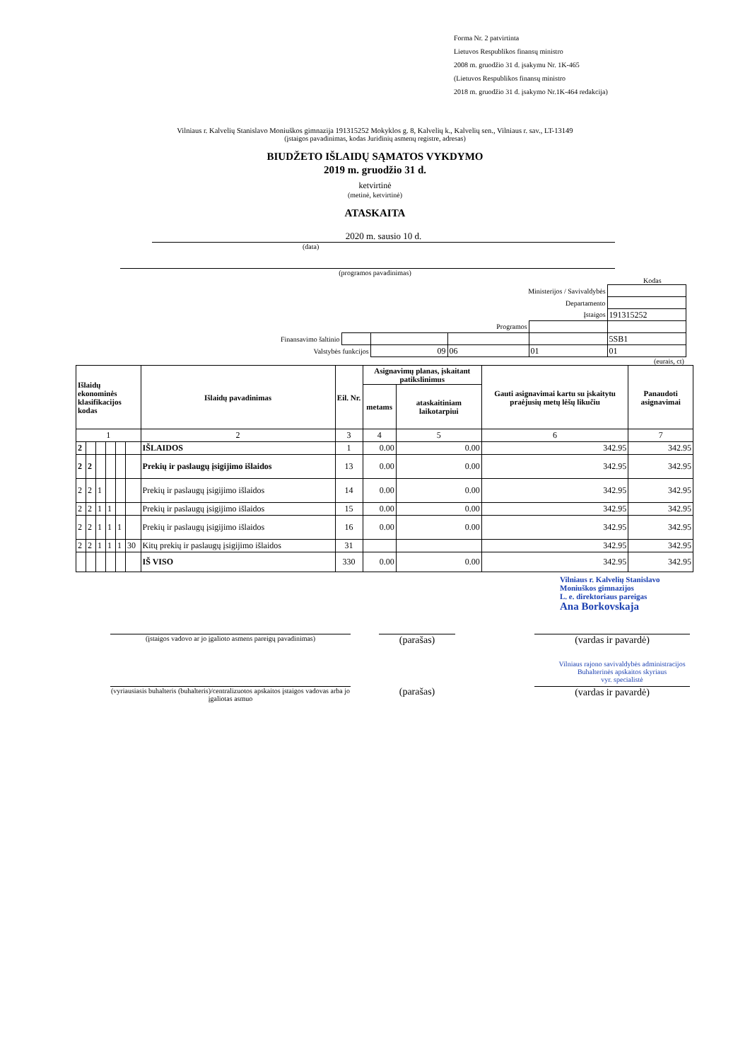Forma Nr. 2 patvirtinta
Lietuvos Respublikos finansų ministro
2008 m. gruodžio 31 d. įsakymu Nr. 1K-465
(Lietuvos Respublikos finansų ministro
2018 m. gruodžio 31 d. įsakymo Nr.1K-464 redakcija)
Vilniaus r. Kalvelių Stanislavo Moniuškos gimnazija 191315252 Mokyklos g. 8, Kalvelių k., Kalvelių sen., Vilniaus r. sav., LT-13149
(įstaigos pavadinimas, kodas Juridinių asmenų registre, adresas)
BIUDŽETO IŠLAIDŲ SĄMATOS VYKDYMO
2019 m. gruodžio 31 d.
ketvirtinė
(metinė, ketvirtinė)
ATASKAITA
2020 m. sausio 10 d.
(data)
(programos pavadinimas)
Kodas
| Ministerijos / Savivaldybės | | | | | |
| Departamento | | | | | |
| Įstaigos | | | | | 191315252 |
| Programos | | | | | |
| Finansavimo šaltinio | | | | | 5SB1 |
| Valstybės funkcijos | | 09 | 06 | 01 | 01 |
(eurais, ct)
| Išlaidų ekonominės klasifikacijos kodas | | | | | | Išlaidų pavadinimas | Eil. Nr. | Asignavimų planas, įskaitant patikslinimus | | Gauti asignavimai kartu su įskaitytu praėjusių metų lėšų likučiu | Panaudoti asignavimai |
| --- | --- | --- | --- | --- | --- | --- | --- | --- | --- | --- | --- |
| | | | | | | | | metams | ataskaitiniam laikotarpiui | | |
| 1 | | | | | | 2 | 3 | 4 | 5 | 6 | 7 |
| 2 | | | | | | IŠLAIDOS | 1 | 0.00 | 0.00 | 342.95 | 342.95 |
| 2 | 2 | | | | | Prekių ir paslaugų įsigijimo išlaidos | 13 | 0.00 | 0.00 | 342.95 | 342.95 |
| 2 | 2 | 1 | | | | Prekių ir paslaugų įsigijimo išlaidos | 14 | 0.00 | 0.00 | 342.95 | 342.95 |
| 2 | 2 | 1 | 1 | | | Prekių ir paslaugų įsigijimo išlaidos | 15 | 0.00 | 0.00 | 342.95 | 342.95 |
| 2 | 2 | 1 | 1 | 1 | | Prekių ir paslaugų įsigijimo išlaidos | 16 | 0.00 | 0.00 | 342.95 | 342.95 |
| 2 | 2 | 1 | 1 | 1 | 30 | Kitų prekių ir paslaugų įsigijimo išlaidos | 31 | | | 342.95 | 342.95 |
| | | | | | | IŠ VISO | 330 | 0.00 | 0.00 | 342.95 | 342.95 |
Vilniaus r. Kalvelių Stanislavo
Moniuškos gimnazijos
L. e. direktoriaus pareigas
Ana Borkovskaja
(įstaigos vadovo ar jo įgalioto asmens pareigų pavadinimas)
(parašas) (vardas ir pavardė)
Vilniaus rajono savivaldybės administracijos
Buhalterinės apskaitos skyriaus
vyr. specialistė
(vyriausiasis buhalteris (buhalteris)/centralizuotos apskaitos įstaigos vadovas arba jo įgaliotas asmuo
(parašas) (vardas ir pavardė)